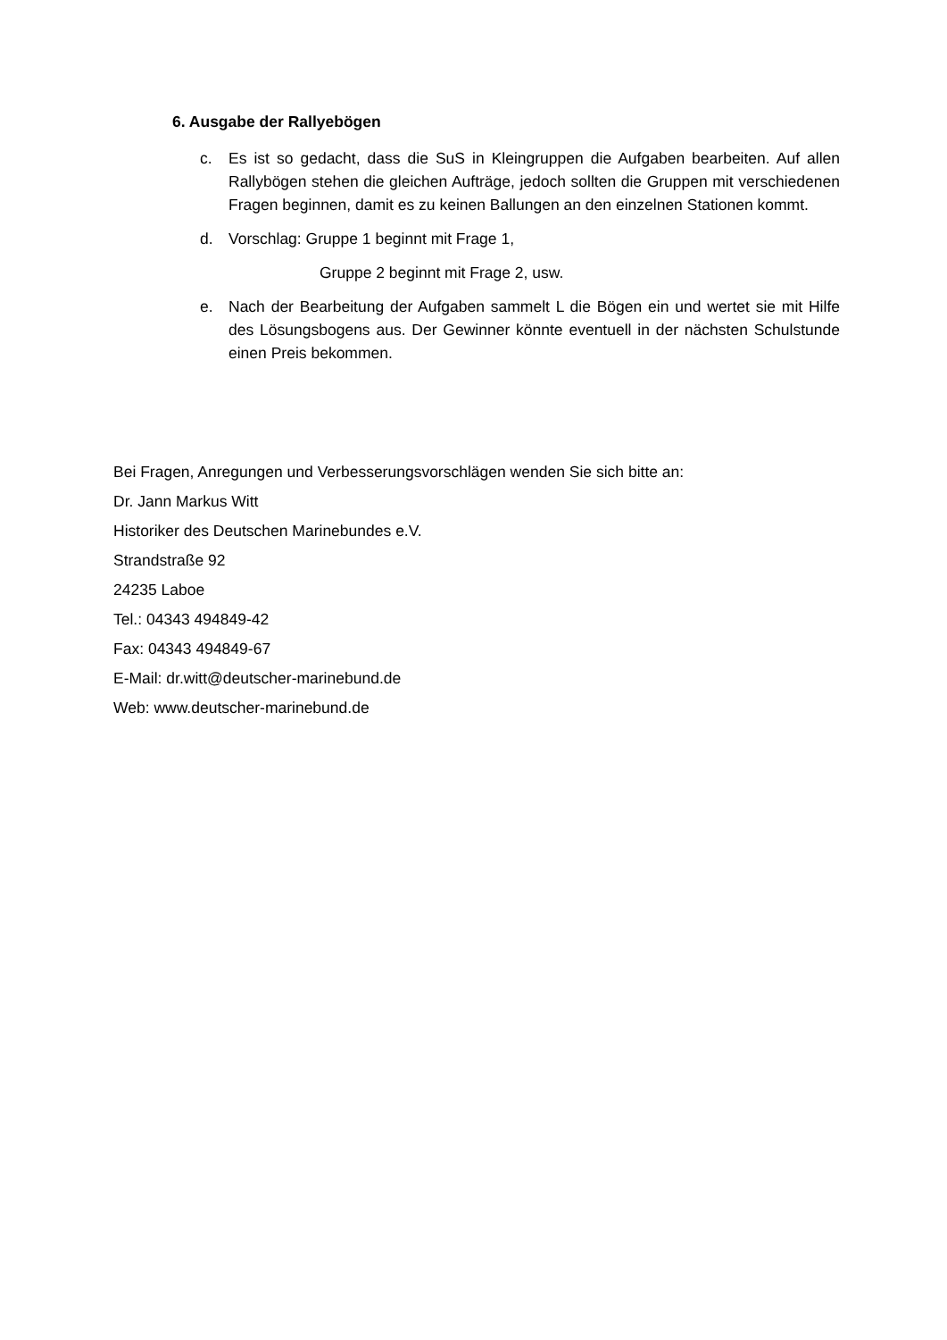6. Ausgabe der Rallyebögen
c. Es ist so gedacht, dass die SuS in Kleingruppen die Aufgaben bearbeiten. Auf allen Rallybögen stehen die gleichen Aufträge, jedoch sollten die Gruppen mit verschiedenen Fragen beginnen, damit es zu keinen Ballungen an den einzelnen Stationen kommt.
d. Vorschlag: Gruppe 1 beginnt mit Frage 1,
Gruppe 2 beginnt mit Frage 2, usw.
e. Nach der Bearbeitung der Aufgaben sammelt L die Bögen ein und wertet sie mit Hilfe des Lösungsbogens aus. Der Gewinner könnte eventuell in der nächsten Schulstunde einen Preis bekommen.
Bei Fragen, Anregungen und Verbesserungsvorschlägen wenden Sie sich bitte an:
Dr. Jann Markus Witt
Historiker des Deutschen Marinebundes e.V.
Strandstraße 92
24235 Laboe
Tel.: 04343 494849-42
Fax: 04343 494849-67
E-Mail: dr.witt@deutscher-marinebund.de
Web: www.deutscher-marinebund.de